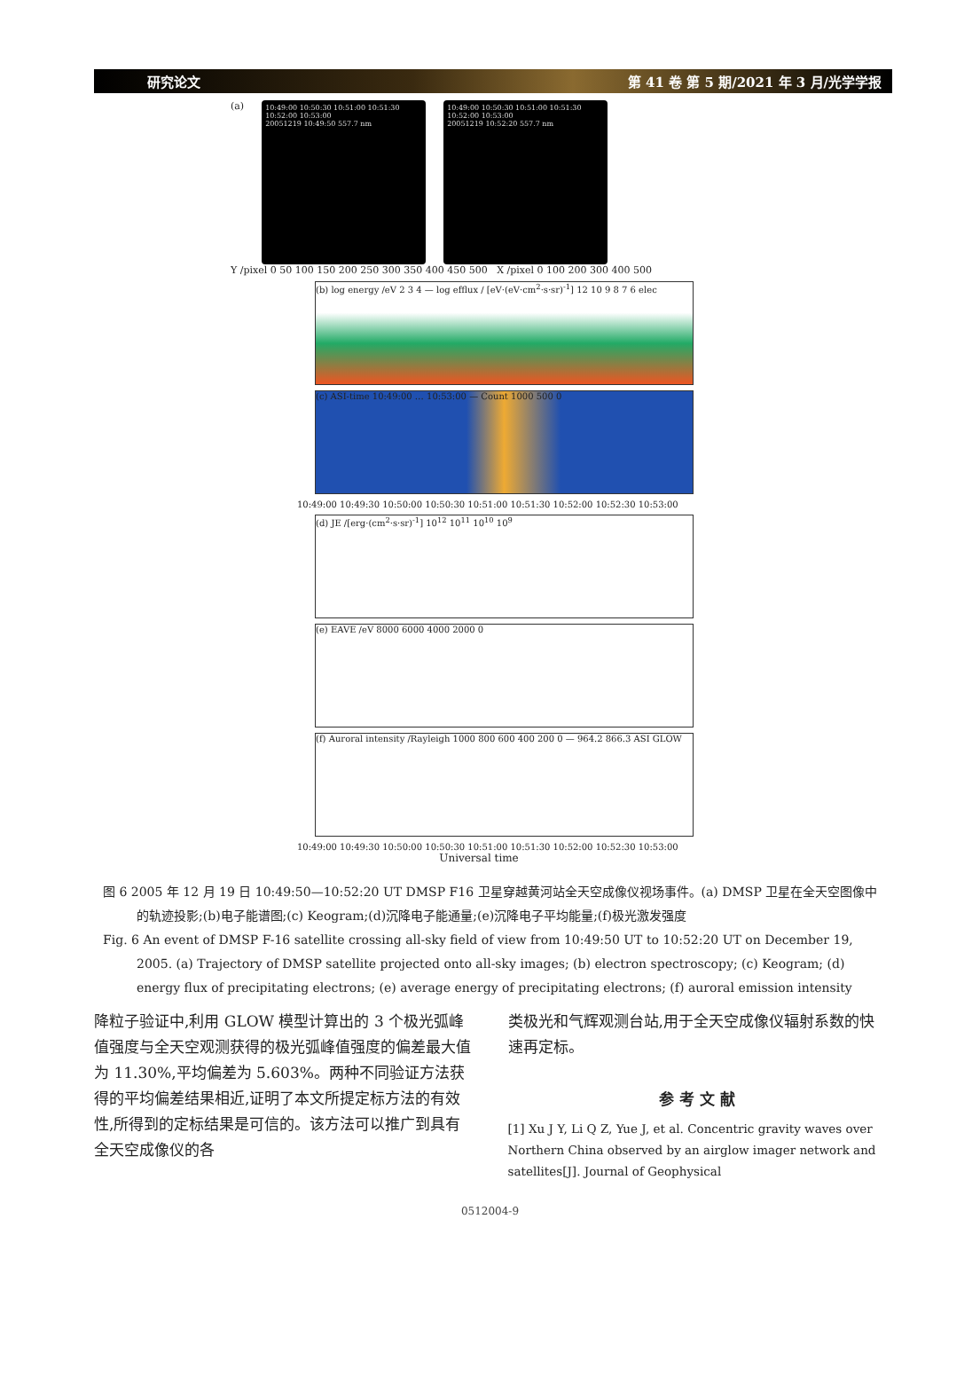研究论文 第 41 卷 第 5 期/2021 年 3 月/光学学报
(a)
10:49:00 10:50:30 10:51:00 10:51:30 10:52:00 10:53:00
20051219 10:49:50 557.7 nm
10:49:00 10:50:30 10:51:00 10:51:30 10:52:00 10:53:00
20051219 10:52:20 557.7 nm
Y /pixel 0 50 100 150 200 250 300 350 400 450 500 X /pixel 0 100 200 300 400 500
(b) log energy /eV 2 3 4 — log efflux / [eV·(eV·cm<sup>2</sup>·s·sr)<sup>-1</sup>] 12 10 9 8 7 6 elec
(c) ASI-time 10:49:00 … 10:53:00 — Count 1000 500 0
10:49:00 10:49:30 10:50:00 10:50:30 10:51:00 10:51:30 10:52:00 10:52:30 10:53:00
(d) JE /[erg·(cm<sup>2</sup>·s·sr)<sup>-1</sup>] 10<sup>12</sup> 10<sup>11</sup> 10<sup>10</sup> 10<sup>9</sup>
(e) EAVE /eV 8000 6000 4000 2000 0
(f) Auroral intensity /Rayleigh 1000 800 600 400 200 0 — 964.2 866.3 ASI GLOW
10:49:00 10:49:30 10:50:00 10:50:30 10:51:00 10:51:30 10:52:00 10:52:30 10:53:00
Universal time
图 6 2005 年 12 月 19 日 10:49:50—10:52:20 UT DMSP F16 卫星穿越黄河站全天空成像仪视场事件。(a) DMSP 卫星在全天空图像中的轨迹投影;(b)电子能谱图;(c) Keogram;(d)沉降电子能通量;(e)沉降电子平均能量;(f)极光激发强度
Fig. 6 An event of DMSP F-16 satellite crossing all-sky field of view from 10:49:50 UT to 10:52:20 UT on December 19, 2005. (a) Trajectory of DMSP satellite projected onto all-sky images; (b) electron spectroscopy; (c) Keogram; (d) energy flux of precipitating electrons; (e) average energy of precipitating electrons; (f) auroral emission intensity
降粒子验证中,利用 GLOW 模型计算出的 3 个极光弧峰值强度与全天空观测获得的极光弧峰值强度的偏差最大值为 11.30%,平均偏差为 5.603%。两种不同验证方法获得的平均偏差结果相近,证明了本文所提定标方法的有效性,所得到的定标结果是可信的。该方法可以推广到具有全天空成像仪的各
类极光和气辉观测台站,用于全天空成像仪辐射系数的快速再定标。
参 考 文 献
[1] Xu J Y, Li Q Z, Yue J, et al. Concentric gravity waves over Northern China observed by an airglow imager network and satellites[J]. Journal of Geophysical
0512004-9